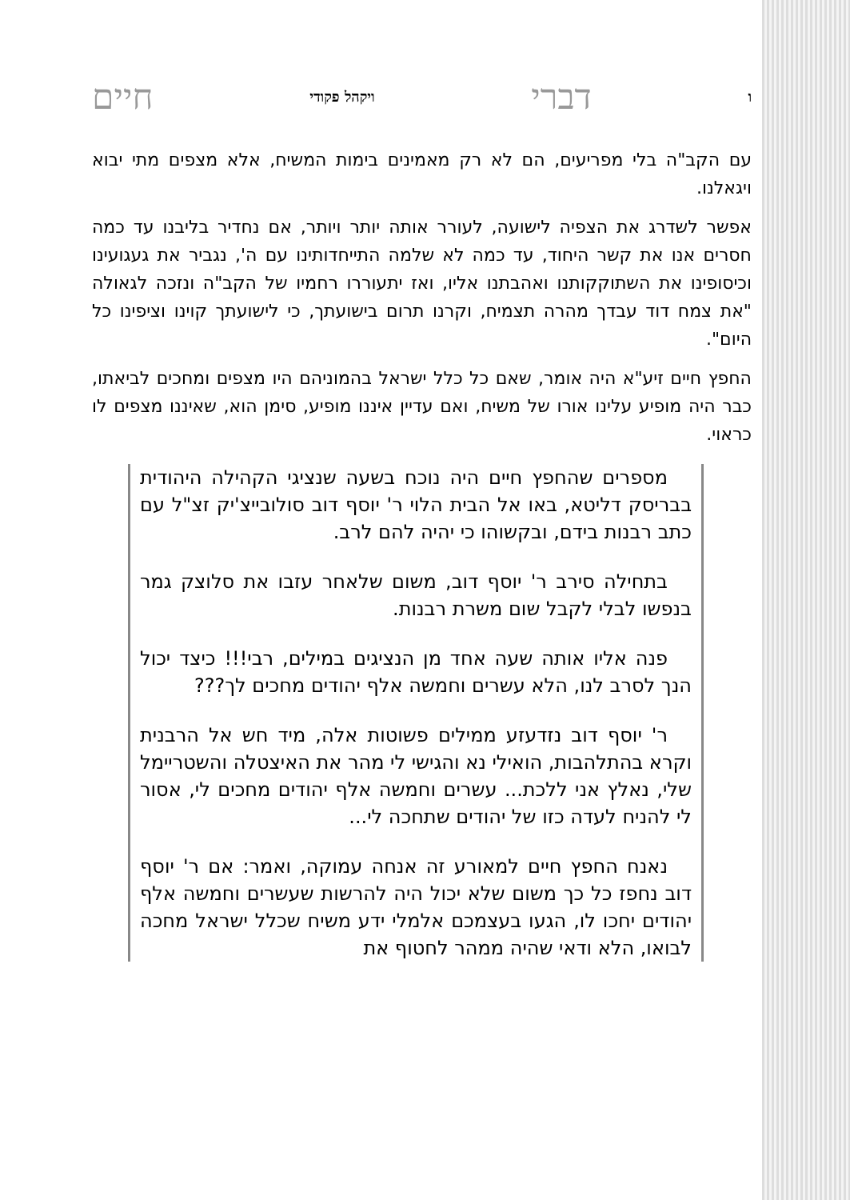ודברי ויקהל פקודי חיים
עם הקב"ה בלי מפריעים, הם לא רק מאמינים בימות המשיח, אלא מצפים מתי יבוא ויגאלנו.
אפשר לשדרג את הצפיה לישועה, לעורר אותה יותר ויותר, אם נחדיר בליבנו עד כמה חסרים אנו את קשר היחוד, עד כמה לא שלמה התייחדותינו עם ה', נגביר את געגועינו וכיסופינו את השתוקקותנו ואהבתנו אליו, ואז יתעוררו רחמיו של הקב"ה ונזכה לגאולה "את צמח דוד עבדך מהרה תצמיח, וקרנו תרום בישועתך, כי לישועתך קוינו וציפינו כל היום".
החפץ חיים זיע"א היה אומר, שאם כל כלל ישראל בהמוניהם היו מצפים ומחכים לביאתו, כבר היה מופיע עלינו אורו של משיח, ואם עדיין איננו מופיע, סימן הוא, שאיננו מצפים לו כראוי.
מספרים שהחפץ חיים היה נוכח בשעה שנציגי הקהילה היהודית בבריסק דליטא, באו אל הבית הלוי ר' יוסף דוב סולובייצ'יק זצ"ל עם כתב רבנות בידם, ובקשוהו כי יהיה להם לרב.
בתחילה סירב ר' יוסף דוב, משום שלאחר עזבו את סלוצק גמר בנפשו לבלי לקבל שום משרת רבנות.
פנה אליו אותה שעה אחד מן הנציגים במילים, רבי!!! כיצד יכול הנך לסרב לנו, הלא עשרים וחמשה אלף יהודים מחכים לך???
ר' יוסף דוב נזדעזע ממילים פשוטות אלה, מיד חש אל הרבנית וקרא בהתלהבות, הואילי נא והגישי לי מהר את האיצטלה והשטריימל שלי, נאלץ אני ללכת... עשרים וחמשה אלף יהודים מחכים לי, אסור לי להניח לעדה כזו של יהודים שתחכה לי...
נאנח החפץ חיים למאורע זה אנחה עמוקה, ואמר: אם ר' יוסף דוב נחפז כל כך משום שלא יכול היה להרשות שעשרים וחמשה אלף יהודים יחכו לו, הגעו בעצמכם אלמלי ידע משיח שכלל ישראל מחכה לבואו, הלא ודאי שהיה ממהר לחטוף את